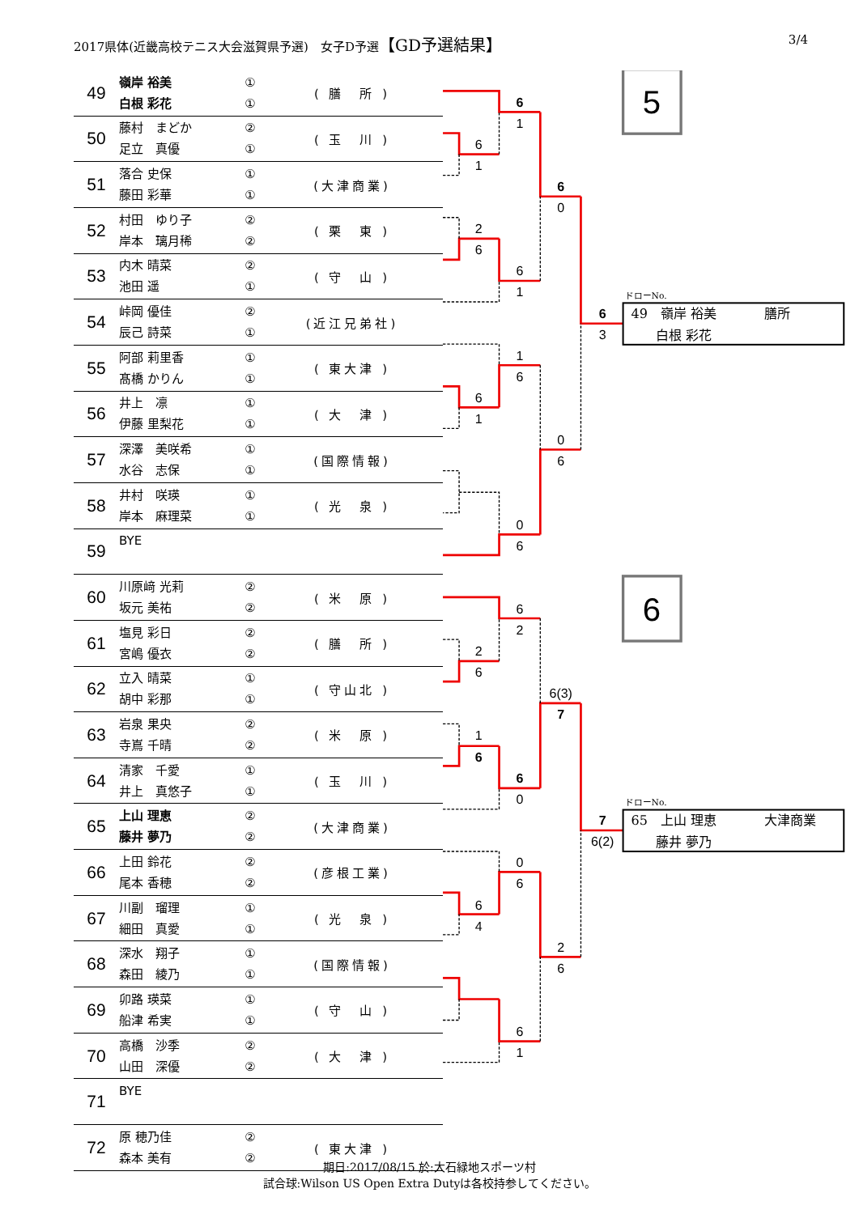2017県体(近畿高校テニス大会滋賀県予選)　女子D予選【GD予選結果】
3/4
| 49 | 嶺岸 裕美 白根 彩花 | ① ① | ( 膳 所 ) |
| 50 | 藤村 まどか 足立 真優 | ② ① | ( 玉 川 ) |
| 51 | 落合 史保 藤田 彩華 | ① ① | (大津商業) |
| 52 | 村田 ゆり子 岸本 璃月稀 | ② ② | ( 栗 東 ) |
| 53 | 内木 晴菜 池田 遥 | ② ① | ( 守 山 ) |
| 54 | 峠岡 優佳 辰己 詩菜 | ② ① | (近江兄弟社) |
| 55 | 阿部 莉里香 髙橋 かりん | ① ① | ( 東大津 ) |
| 56 | 井上 凛 伊藤 里梨花 | ① ① | ( 大 津 ) |
| 57 | 深澤 美咲希 水谷 志保 | ① ① | (国際情報) |
| 58 | 井村 咲瑛 岸本 麻理菜 | ① ① | ( 光 泉 ) |
| 59 | BYE | | |
| 60 | 川原﨑 光莉 坂元 美祐 | ② ② | ( 米 原 ) |
| 61 | 塩見 彩日 宮嶋 優衣 | ② ② | ( 膳 所 ) |
| 62 | 立入 晴菜 胡中 彩那 | ① ① | ( 守山北 ) |
| 63 | 岩泉 果央 寺嶌 千晴 | ② ② | ( 米 原 ) |
| 64 | 清家 千愛 井上 真悠子 | ① ① | ( 玉 川 ) |
| 65 | 上山 理恵 藤井 夢乃 | ② ② | (大津商業) |
| 66 | 上田 鈴花 尾本 香穂 | ② ② | (彦根工業) |
| 67 | 川副 瑠理 細田 真愛 | ① ① | ( 光 泉 ) |
| 68 | 深水 翔子 森田 綾乃 | ① ① | (国際情報) |
| 69 | 卯路 瑛菜 船津 希実 | ① ① | ( 守 山 ) |
| 70 | 高橋 沙季 山田 深優 | ② ② | ( 大 津 ) |
| 71 | BYE | | |
| 72 | 原 穂乃佳 森本 美有 | ② ② | ( 東大津 ) |
6
1
2
6
6
1
2
6
1
6
6
4
6
1
6
1
1
6
0
6
6
2
6
0
0
6
6
1
6
0
0
6
6(3)
7
2
6
6
3
7
6(2)
5
6
ドローNo.
49　嶺岸 裕美
膳所
白根 彩花
ドローNo.
65　上山 理恵
大津商業
藤井 夢乃
期日:2017/08/15 於:大石緑地スポーツ村
試合球:Wilson US Open Extra Dutyは各校持参してください。